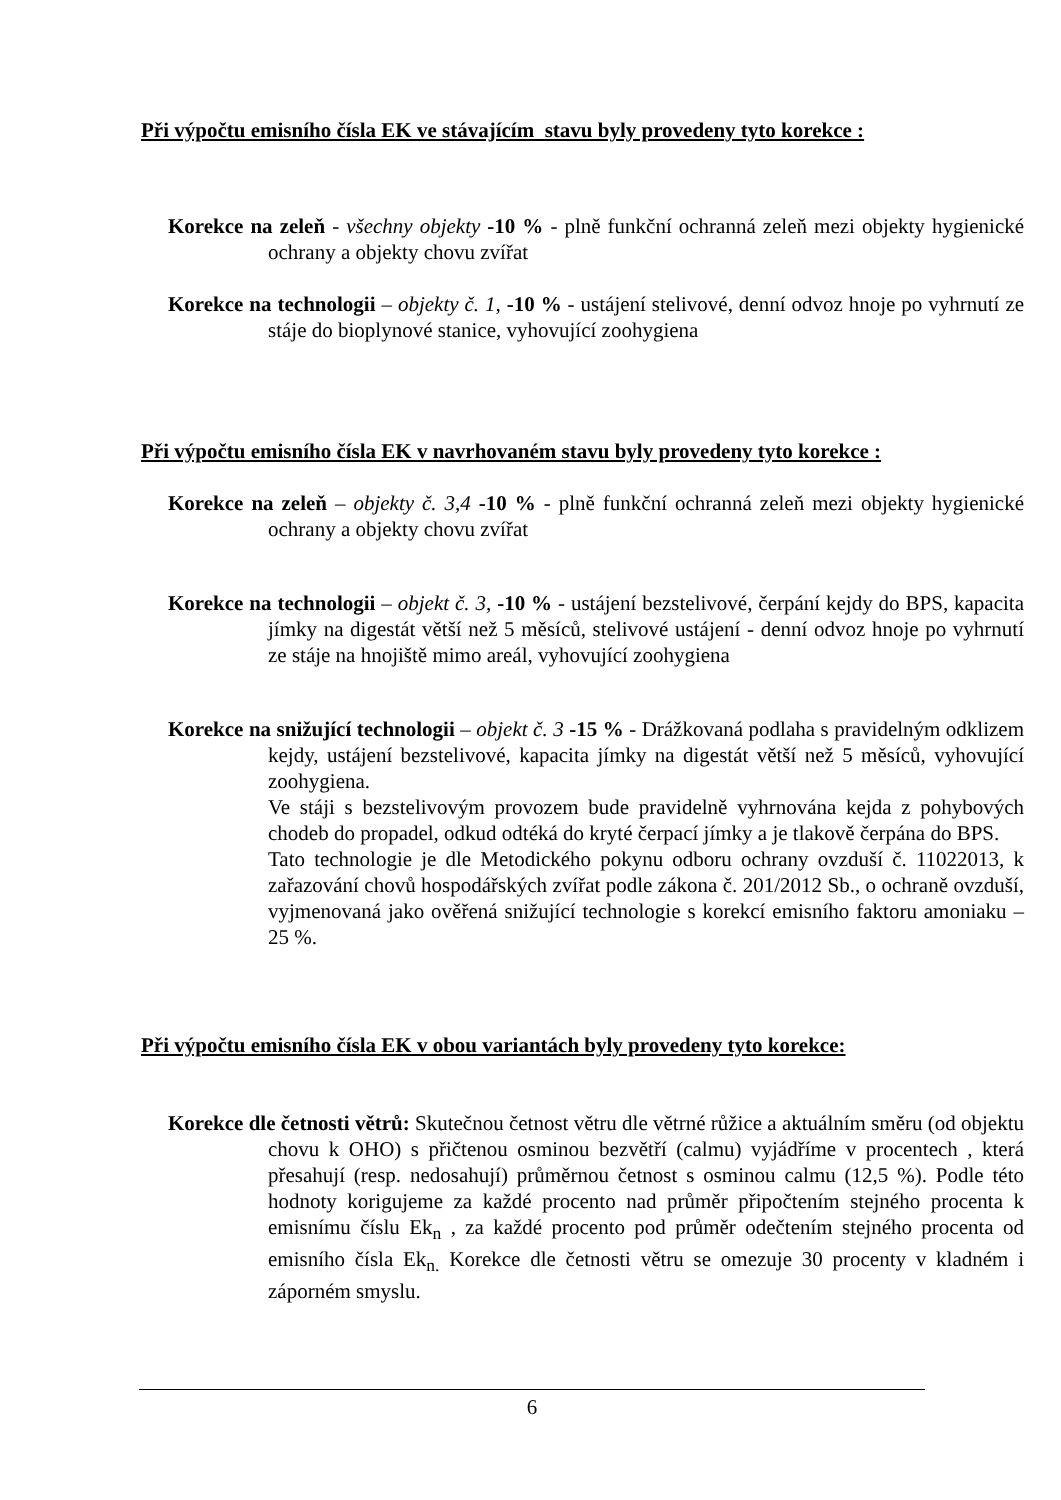Při výpočtu emisního čísla EK ve stávajícím stavu byly provedeny tyto korekce :
Korekce na zeleň - všechny objekty -10 % - plně funkční ochranná zeleň mezi objekty hygienické ochrany a objekty chovu zvířat
Korekce na technologii – objekty č. 1, -10 % - ustájení stelivové, denní odvoz hnoje po vyhrnutí ze stáje do bioplynové stanice, vyhovující zoohygiena
Při výpočtu emisního čísla EK v navrhovaném stavu byly provedeny tyto korekce :
Korekce na zeleň – objekty č. 3,4 -10 % - plně funkční ochranná zeleň mezi objekty hygienické ochrany a objekty chovu zvířat
Korekce na technologii – objekt č. 3, -10 % - ustájení bezstelivové, čerpání kejdy do BPS, kapacita jímky na digestát větší než 5 měsíců, stelivové ustájení - denní odvoz hnoje po vyhrnutí ze stáje na hnojiště mimo areál, vyhovující zoohygiena
Korekce na snižující technologii – objekt č. 3 -15 % - Drážkovaná podlaha s pravidelným odklizem kejdy, ustájení bezstelivové, kapacita jímky na digestát větší než 5 měsíců, vyhovující zoohygiena.
Ve stáji s bezstelivovým provozem bude pravidelně vyhrnována kejda z pohybových chodeb do propadel, odkud odtéká do kryté čerpací jímky a je tlakově čerpána do BPS.
Tato technologie je dle Metodického pokynu odboru ochrany ovzduší č. 11022013, k zařazování chovů hospodářských zvířat podle zákona č. 201/2012 Sb., o ochraně ovzduší, vyjmenovaná jako ověřená snižující technologie s korekcí emisního faktoru amoniaku –25 %.
Při výpočtu emisního čísla EK v obou variantách byly provedeny tyto korekce:
Korekce dle četnosti větrů: Skutečnou četnost větru dle větrné růžice a aktuálním směru (od objektu chovu k OHO) s přičtenou osminou bezvětří (calmu) vyjádříme v procentech , která přesahují (resp. nedosahují) průměrnou četnost s osminou calmu (12,5 %). Podle této hodnoty korigujeme za každé procento nad průměr připočtením stejného procenta k emisnímu číslu Ek<sub>n</sub> , za každé procento pod průměr odečtením stejného procenta od emisního čísla Ek<sub>n.</sub> Korekce dle četnosti větru se omezuje 30 procenty v kladném i záporném smyslu.
6